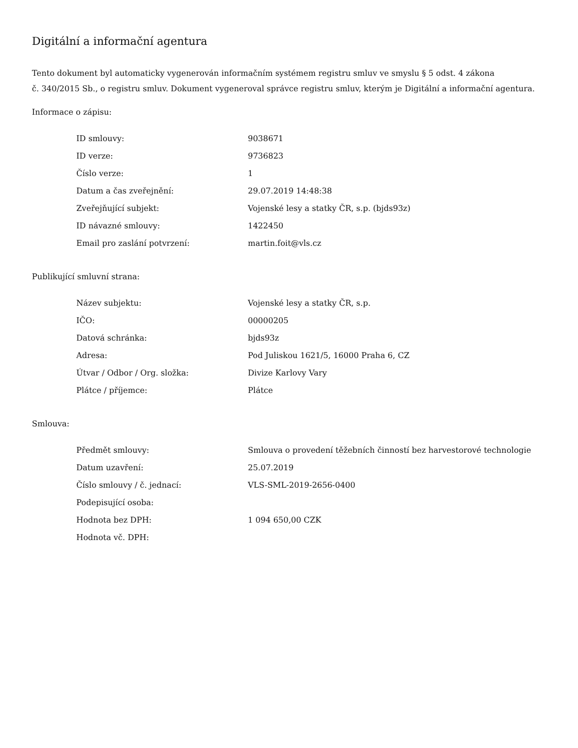Digitální a informační agentura
Tento dokument byl automaticky vygenerován informačním systémem registru smluv ve smyslu § 5 odst. 4 zákona
č. 340/2015 Sb., o registru smluv. Dokument vygeneroval správce registru smluv, kterým je Digitální a informační agentura.
Informace o zápisu:
| ID smlouvy: | 9038671 |
| ID verze: | 9736823 |
| Číslo verze: | 1 |
| Datum a čas zveřejnění: | 29.07.2019 14:48:38 |
| Zveřejňující subjekt: | Vojenské lesy a statky ČR, s.p. (bjds93z) |
| ID návazné smlouvy: | 1422450 |
| Email pro zaslání potvrzení: | martin.foit@vls.cz |
Publikující smluvní strana:
| Název subjektu: | Vojenské lesy a statky ČR, s.p. |
| IČO: | 00000205 |
| Datová schránka: | bjds93z |
| Adresa: | Pod Juliskou 1621/5, 16000 Praha 6, CZ |
| Útvar / Odbor / Org. složka: | Divize Karlovy Vary |
| Plátce / příjemce: | Plátce |
Smlouva:
| Předmět smlouvy: | Smlouva o provedení těžebních činností bez harvestorové technologie |
| Datum uzavření: | 25.07.2019 |
| Číslo smlouvy / č. jednací: | VLS-SML-2019-2656-0400 |
| Podepisující osoba: | |
| Hodnota bez DPH: | 1 094 650,00 CZK |
| Hodnota vč. DPH: | |